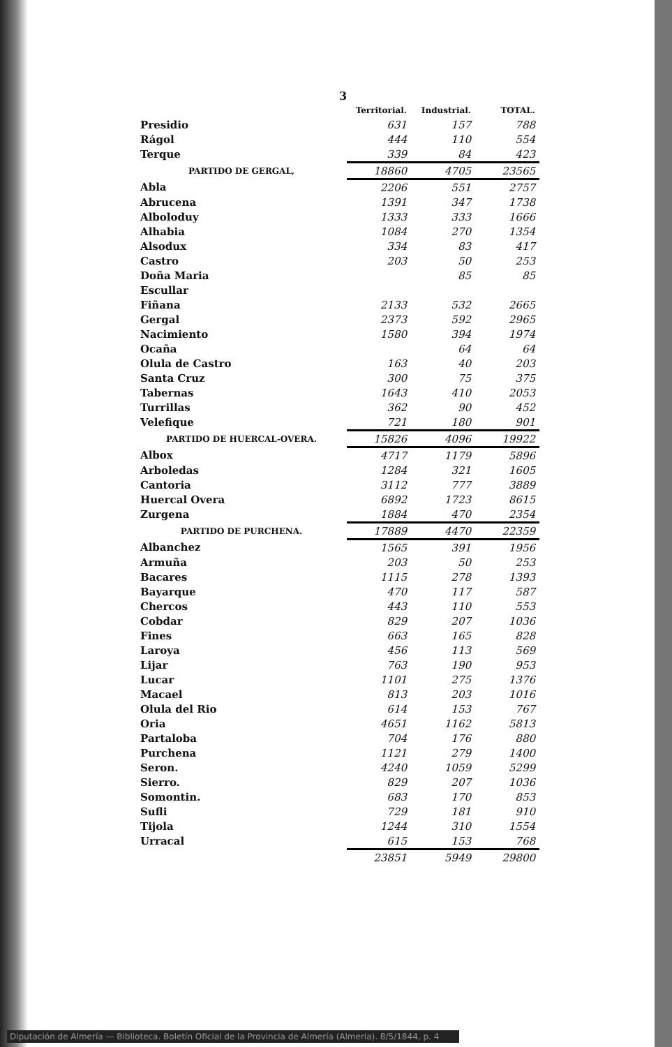3
| | Territorial. | Industrial. | TOTAL. |
| --- | --- | --- | --- |
| Presidio | 631 | 157 | 788 |
| Rágol | 444 | 110 | 554 |
| Terque | 339 | 84 | 423 |
| PARTIDO DE GERGAL, | 18860 | 4705 | 23565 |
| Abla | 2206 | 551 | 2757 |
| Abrucena | 1391 | 347 | 1738 |
| Alboloduy | 1333 | 333 | 1666 |
| Alhabia | 1084 | 270 | 1354 |
| Alsodux | 334 | 83 | 417 |
| Castro | 203 | 50 | 253 |
| Doña Maria | | 85 | 85 |
| Escullar | | | |
| Fiñana | 2133 | 532 | 2665 |
| Gergal | 2373 | 592 | 2965 |
| Nacimiento | 1580 | 394 | 1974 |
| Ocaña | | 64 | 64 |
| Olula de Castro | 163 | 40 | 203 |
| Santa Cruz | 300 | 75 | 375 |
| Tabernas | 1643 | 410 | 2053 |
| Turrillas | 362 | 90 | 452 |
| Velefique | 721 | 180 | 901 |
| PARTIDO DE HUERCAL-OVERA. | 15826 | 4096 | 19922 |
| Albox | 4717 | 1179 | 5896 |
| Arboledas | 1284 | 321 | 1605 |
| Cantoria | 3112 | 777 | 3889 |
| Huercal Overa | 6892 | 1723 | 8615 |
| Zurgena | 1884 | 470 | 2354 |
| PARTIDO DE PURCHENA. | 17889 | 4470 | 22359 |
| Albanchez | 1565 | 391 | 1956 |
| Armuña | 203 | 50 | 253 |
| Bacares | 1115 | 278 | 1393 |
| Bayarque | 470 | 117 | 587 |
| Chercos | 443 | 110 | 553 |
| Cobdar | 829 | 207 | 1036 |
| Fines | 663 | 165 | 828 |
| Laroya | 456 | 113 | 569 |
| Lijar | 763 | 190 | 953 |
| Lucar | 1101 | 275 | 1376 |
| Macael | 813 | 203 | 1016 |
| Olula del Rio | 614 | 153 | 767 |
| Oria | 4651 | 1162 | 5813 |
| Partaloba | 704 | 176 | 880 |
| Purchena | 1121 | 279 | 1400 |
| Seron. | 4240 | 1059 | 5299 |
| Sierro. | 829 | 207 | 1036 |
| Somontin. | 683 | 170 | 853 |
| Sufli | 729 | 181 | 910 |
| Tijola | 1244 | 310 | 1554 |
| Urracal | 615 | 153 | 768 |
| | 23851 | 5949 | 29800 |
Diputación de Almería — Biblioteca. Boletín Oficial de la Provincia de Almería (Almería). 8/5/1844, p. 4